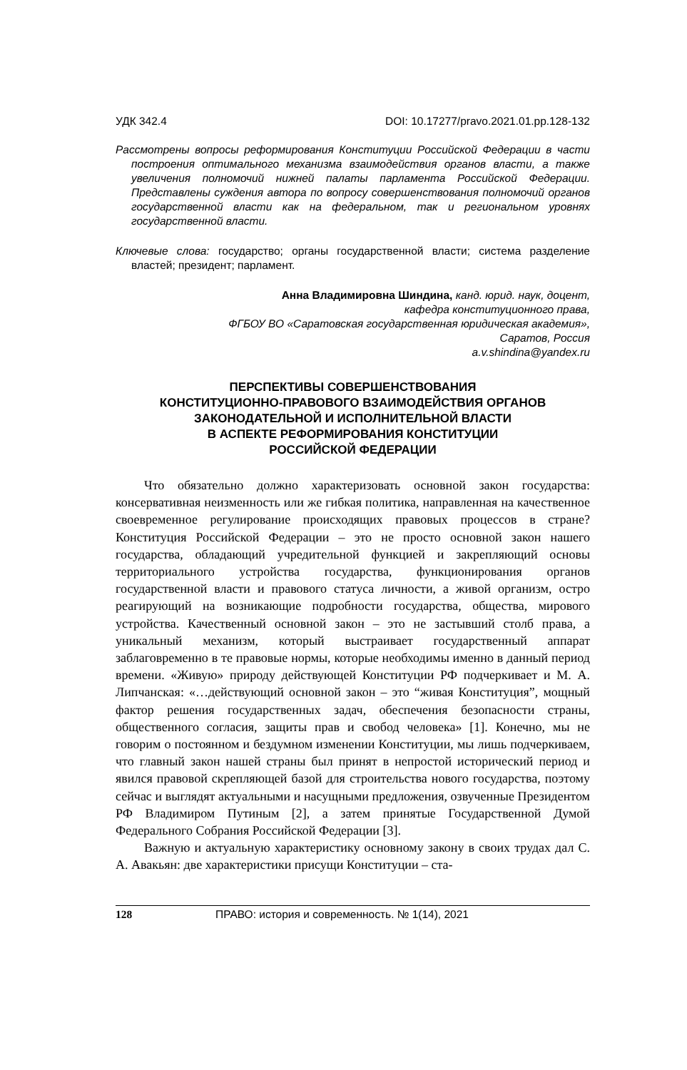УДК 342.4 DOI: 10.17277/pravo.2021.01.pp.128-132
Рассмотрены вопросы реформирования Конституции Российской Федерации в части построения оптимального механизма взаимодействия органов власти, а также увеличения полномочий нижней палаты парламента Российской Федерации. Представлены суждения автора по вопросу совершенствования полномочий органов государственной власти как на федеральном, так и региональном уровнях государственной власти.
Ключевые слова: государство; органы государственной власти; система разделение властей; президент; парламент.
Анна Владимировна Шиндина, канд. юрид. наук, доцент,
кафедра конституционного права,
ФГБОУ ВО «Саратовская государственная юридическая академия»,
Саратов, Россия
a.v.shindina@yandex.ru
ПЕРСПЕКТИВЫ СОВЕРШЕНСТВОВАНИЯ
КОНСТИТУЦИОННО-ПРАВОВОГО ВЗАИМОДЕЙСТВИЯ ОРГАНОВ
ЗАКОНОДАТЕЛЬНОЙ И ИСПОЛНИТЕЛЬНОЙ ВЛАСТИ
В АСПЕКТЕ РЕФОРМИРОВАНИЯ КОНСТИТУЦИИ
РОССИЙСКОЙ ФЕДЕРАЦИИ
Что обязательно должно характеризовать основной закон государства: консервативная неизменность или же гибкая политика, направленная на качественное своевременное регулирование происходящих правовых процессов в стране? Конституция Российской Федерации – это не просто основной закон нашего государства, обладающий учредительной функцией и закрепляющий основы территориального устройства государства, функционирования органов государственной власти и правового статуса личности, а живой организм, остро реагирующий на возникающие подробности государства, общества, мирового устройства. Качественный основной закон – это не застывший столб права, а уникальный механизм, который выстраивает государственный аппарат заблаговременно в те правовые нормы, которые необходимы именно в данный период времени. «Живую» природу действующей Конституции РФ подчеркивает и М. А. Липчанская: «…действующий основной закон – это “живая Конституция”, мощный фактор решения государственных задач, обеспечения безопасности страны, общественного согласия, защиты прав и свобод человека» [1]. Конечно, мы не говорим о постоянном и бездумном изменении Конституции, мы лишь подчеркиваем, что главный закон нашей страны был принят в непростой исторический период и явился правовой скрепляющей базой для строительства нового государства, поэтому сейчас и выглядят актуальными и насущными предложения, озвученные Президентом РФ Владимиром Путиным [2], а затем принятые Государственной Думой Федерального Собрания Российской Федерации [3].
Важную и актуальную характеристику основному закону в своих трудах дал С. А. Авакьян: две характеристики присущи Конституции – ста-
128 ПРАВО: история и современность. № 1(14), 2021